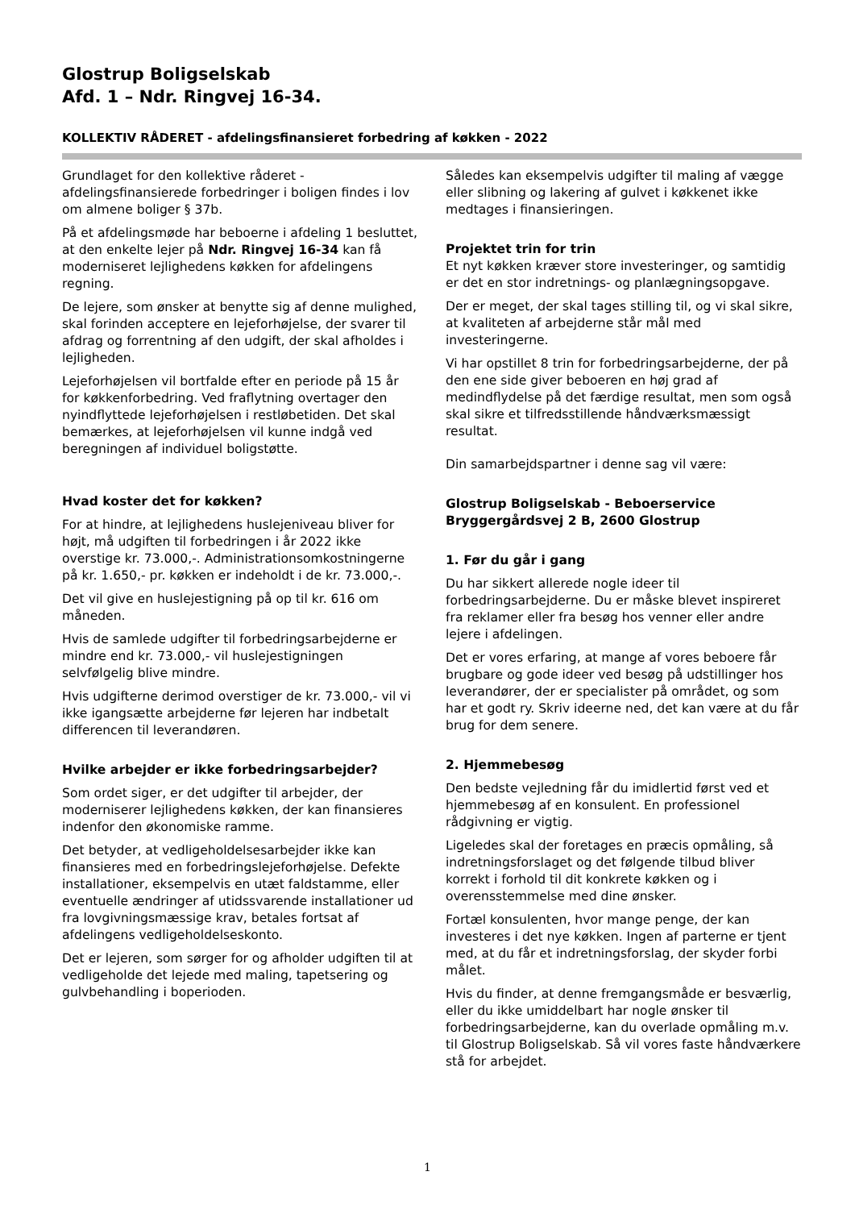Glostrup Boligselskab
Afd. 1 – Ndr. Ringvej 16-34.
KOLLEKTIV RÅDERET - afdelingsfinansieret forbedring af køkken - 2022
Grundlaget for den kollektive råderet - afdelingsfinansierede forbedringer i boligen findes i lov om almene boliger § 37b.
På et afdelingsmøde har beboerne i afdeling 1 besluttet, at den enkelte lejer på Ndr. Ringvej 16-34 kan få moderniseret lejlighedens køkken for afdelingens regning.
De lejere, som ønsker at benytte sig af denne mulighed, skal forinden acceptere en lejeforhøjelse, der svarer til afdrag og forrentning af den udgift, der skal afholdes i lejligheden.
Lejeforhøjelsen vil bortfalde efter en periode på 15 år for køkkenforbedring. Ved fraflytning overtager den nyindflyttede lejeforhøjelsen i restløbetiden. Det skal bemærkes, at lejeforhøjelsen vil kunne indgå ved beregningen af individuel boligstøtte.
Hvad koster det for køkken?
For at hindre, at lejlighedens huslejeniveau bliver for højt, må udgiften til forbedringen i år 2022 ikke overstige kr. 73.000,-. Administrationsomkostningerne på kr. 1.650,- pr. køkken er indeholdt i de kr. 73.000,-.
Det vil give en huslejestigning på op til kr. 616 om måneden.
Hvis de samlede udgifter til forbedringsarbejderne er mindre end kr. 73.000,- vil huslejestigningen selvfølgelig blive mindre.
Hvis udgifterne derimod overstiger de kr. 73.000,- vil vi ikke igangsætte arbejderne før lejeren har indbetalt differencen til leverandøren.
Hvilke arbejder er ikke forbedringsarbejder?
Som ordet siger, er det udgifter til arbejder, der moderniserer lejlighedens køkken, der kan finansieres indenfor den økonomiske ramme.
Det betyder, at vedligeholdelsesarbejder ikke kan finansieres med en forbedringslejeforhøjelse. Defekte installationer, eksempelvis en utæt faldstamme, eller eventuelle ændringer af utidssvarende installationer ud fra lovgivningsmæssige krav, betales fortsat af afdelingens vedligeholdelseskonto.
Det er lejeren, som sørger for og afholder udgiften til at vedligeholde det lejede med maling, tapetsering og gulvbehandling i boperioden.
Således kan eksempelvis udgifter til maling af vægge eller slibning og lakering af gulvet i køkkenet ikke medtages i finansieringen.
Projektet trin for trin
Et nyt køkken kræver store investeringer, og samtidig er det en stor indretnings- og planlægningsopgave.
Der er meget, der skal tages stilling til, og vi skal sikre, at kvaliteten af arbejderne står mål med investeringerne.
Vi har opstillet 8 trin for forbedringsarbejderne, der på den ene side giver beboeren en høj grad af medindflydelse på det færdige resultat, men som også skal sikre et tilfredsstillende håndværksmæssigt resultat.
Din samarbejdspartner i denne sag vil være:
Glostrup Boligselskab - Beboerservice
Bryggergårdsvej 2 B, 2600 Glostrup
1. Før du går i gang
Du har sikkert allerede nogle ideer til forbedringsarbejderne. Du er måske blevet inspireret fra reklamer eller fra besøg hos venner eller andre lejere i afdelingen.
Det er vores erfaring, at mange af vores beboere får brugbare og gode ideer ved besøg på udstillinger hos leverandører, der er specialister på området, og som har et godt ry. Skriv ideerne ned, det kan være at du får brug for dem senere.
2. Hjemmebesøg
Den bedste vejledning får du imidlertid først ved et hjemmebesøg af en konsulent. En professionel rådgivning er vigtig.
Ligeledes skal der foretages en præcis opmåling, så indretningsforslaget og det følgende tilbud bliver korrekt i forhold til dit konkrete køkken og i overensstemmelse med dine ønsker.
Fortæl konsulenten, hvor mange penge, der kan investeres i det nye køkken. Ingen af parterne er tjent med, at du får et indretningsforslag, der skyder forbi målet.
Hvis du finder, at denne fremgangsmåde er besværlig, eller du ikke umiddelbart har nogle ønsker til forbedringsarbejderne, kan du overlade opmåling m.v. til Glostrup Boligselskab. Så vil vores faste håndværkere stå for arbejdet.
1